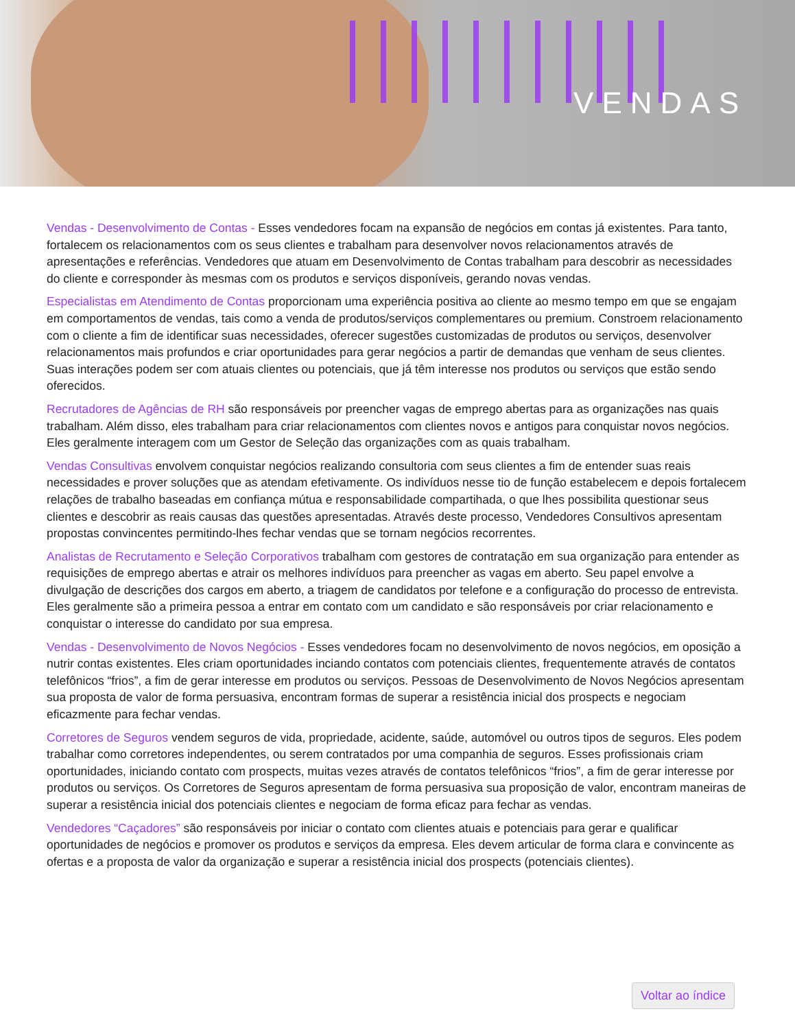VENDAS
Vendas - Desenvolvimento de Contas - Esses vendedores focam na expansão de negócios em contas já existentes. Para tanto, fortalecem os relacionamentos com os seus clientes e trabalham para desenvolver novos relacionamentos através de apresentações e referências. Vendedores que atuam em Desenvolvimento de Contas trabalham para descobrir as necessidades do cliente e corresponder às mesmas com os produtos e serviços disponíveis, gerando novas vendas.
Especialistas em Atendimento de Contas proporcionam uma experiência positiva ao cliente ao mesmo tempo em que se engajam em comportamentos de vendas, tais como a venda de produtos/serviços complementares ou premium. Constroem relacionamento com o cliente a fim de identificar suas necessidades, oferecer sugestões customizadas de produtos ou serviços, desenvolver relacionamentos mais profundos e criar oportunidades para gerar negócios a partir de demandas que venham de seus clientes. Suas interações podem ser com atuais clientes ou potenciais, que já têm interesse nos produtos ou serviços que estão sendo oferecidos.
Recrutadores de Agências de RH são responsáveis por preencher vagas de emprego abertas para as organizações nas quais trabalham. Além disso, eles trabalham para criar relacionamentos com clientes novos e antigos para conquistar novos negócios. Eles geralmente interagem com um Gestor de Seleção das organizações com as quais trabalham.
Vendas Consultivas envolvem conquistar negócios realizando consultoria com seus clientes a fim de entender suas reais necessidades e prover soluções que as atendam efetivamente. Os indivíduos nesse tio de função estabelecem e depois fortalecem relações de trabalho baseadas em confiança mútua e responsabilidade compartihada, o que lhes possibilita questionar seus clientes e descobrir as reais causas das questões apresentadas. Através deste processo, Vendedores Consultivos apresentam propostas convincentes permitindo-lhes fechar vendas que se tornam negócios recorrentes.
Analistas de Recrutamento e Seleção Corporativos trabalham com gestores de contratação em sua organização para entender as requisições de emprego abertas e atrair os melhores indivíduos para preencher as vagas em aberto. Seu papel envolve a divulgação de descrições dos cargos em aberto, a triagem de candidatos por telefone e a configuração do processo de entrevista. Eles geralmente são a primeira pessoa a entrar em contato com um candidato e são responsáveis por criar relacionamento e conquistar o interesse do candidato por sua empresa.
Vendas - Desenvolvimento de Novos Negócios - Esses vendedores focam no desenvolvimento de novos negócios, em oposição a nutrir contas existentes. Eles criam oportunidades inciando contatos com potenciais clientes, frequentemente através de contatos telefônicos “frios”, a fim de gerar interesse em produtos ou serviços. Pessoas de Desenvolvimento de Novos Negócios apresentam sua proposta de valor de forma persuasiva, encontram formas de superar a resistência inicial dos prospects e negociam eficazmente para fechar vendas.
Corretores de Seguros vendem seguros de vida, propriedade, acidente, saúde, automóvel ou outros tipos de seguros. Eles podem trabalhar como corretores independentes, ou serem contratados por uma companhia de seguros. Esses profissionais criam oportunidades, iniciando contato com prospects, muitas vezes através de contatos telefônicos “frios”, a fim de gerar interesse por produtos ou serviços. Os Corretores de Seguros apresentam de forma persuasiva sua proposição de valor, encontram maneiras de superar a resistência inicial dos potenciais clientes e negociam de forma eficaz para fechar as vendas.
Vendedores “Caçadores” são responsáveis por iniciar o contato com clientes atuais e potenciais para gerar e qualificar oportunidades de negócios e promover os produtos e serviços da empresa. Eles devem articular de forma clara e convincente as ofertas e a proposta de valor da organização e superar a resistência inicial dos prospects (potenciais clientes).
Voltar ao índice